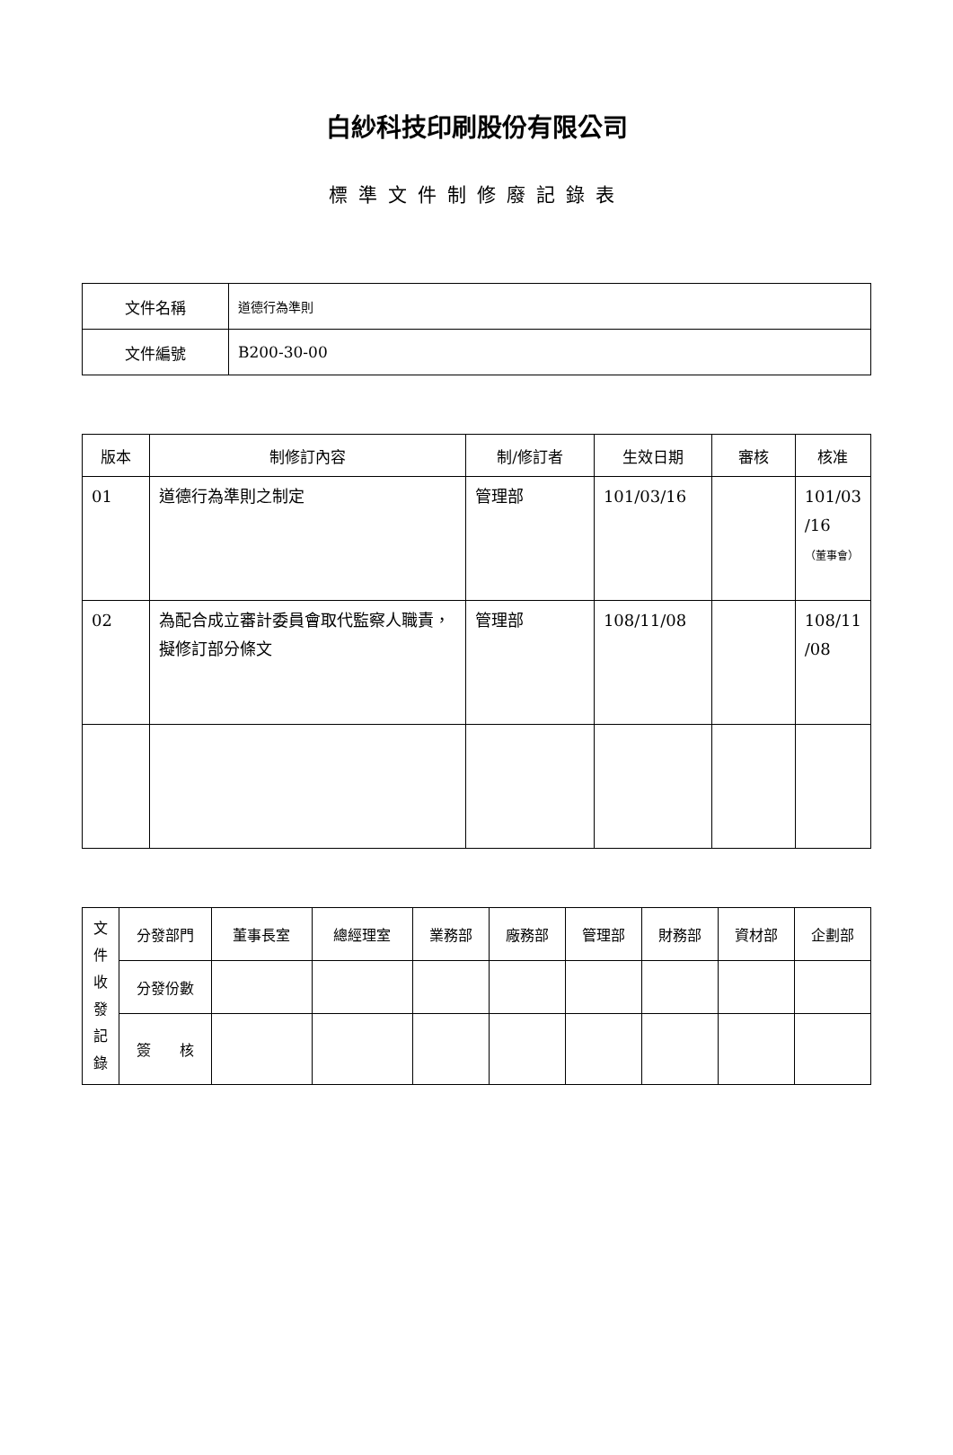白紗科技印刷股份有限公司
標準文件制修廢記錄表
| 文件名稱 | 道德行為準則 |
| 文件編號 | B200-30-00 |
| 版本 | 制修訂內容 | 制/修訂者 | 生效日期 | 審核 | 核准 |
| --- | --- | --- | --- | --- | --- |
| 01 | 道德行為準則之制定 | 管理部 | 101/03/16 | | 101/03 /16 （董事會） |
| 02 | 為配合成立審計委員會取代監察人職責，擬修訂部分條文 | 管理部 | 108/11/08 | | 108/11 /08 |
| 文 件 收 發 記 錄 | 分發部門 | 董事長室 | 總經理室 | 業務部 | 廠務部 | 管理部 | 財務部 | 資材部 | 企劃部 |
| | 分發份數 | | | | | | | | |
| | 簽 核 | | | | | | | | |